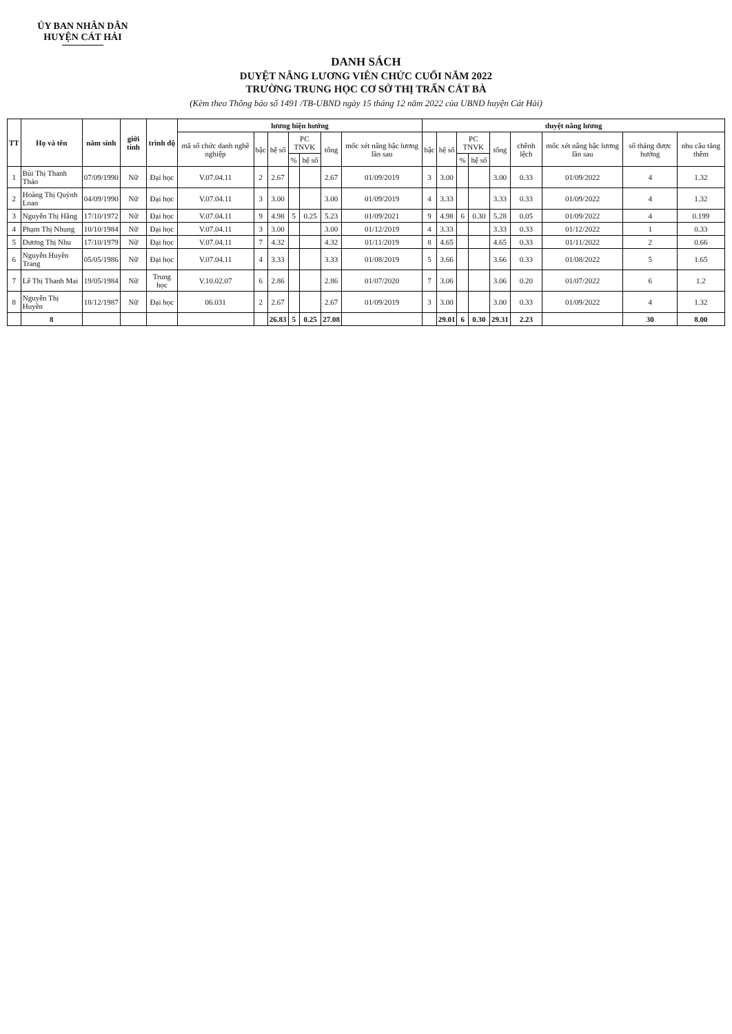ỦY BAN NHÂN DÂN
HUYỆN CÁT HẢI
DANH SÁCH
DUYỆT NÂNG LƯƠNG VIÊN CHỨC CUỐI NĂM 2022
TRƯỜNG TRUNG HỌC CƠ SỞ THỊ TRẤN CÁT BÀ
(Kèm theo Thông báo số 1491 /TB-UBND ngày 15 tháng 12 năm 2022 của UBND huyện Cát Hải)
| TT | Họ và tên | năm sinh | giới tính | trình độ | lương hiện hưởng | | | | | | | duyệt nâng lương | | | | | | | | |
| --- | --- | --- | --- | --- | --- | --- | --- | --- | --- | --- | --- | --- | --- | --- | --- | --- | --- | --- | --- | --- |
| | | | | | mã số chức danh nghề nghiệp | bậc | hệ số | PC TNVK | | tổng | mốc xét nâng bậc lương lần sau | bậc | hệ số | PC TNVK | | tổng | chênh lệch | mốc xét nâng bậc lương lần sau | số tháng được hưởng | nhu cầu tăng thêm |
| | | | | | | | | % | hệ số | | | | | % | hệ số | | | | | |
| 1 | Bùi Thị Thanh Thảo | 07/09/1990 | Nữ | Đại học | V.07.04.11 | 2 | 2.67 | | | 2.67 | 01/09/2019 | 3 | 3.00 | | | 3.00 | 0.33 | 01/09/2022 | 4 | 1.32 |
| 2 | Hoàng Thị Quỳnh Loan | 04/09/1990 | Nữ | Đại học | V.07.04.11 | 3 | 3.00 | | | 3.00 | 01/09/2019 | 4 | 3.33 | | | 3.33 | 0.33 | 01/09/2022 | 4 | 1.32 |
| 3 | Nguyễn Thị Hằng | 17/10/1972 | Nữ | Đại học | V.07.04.11 | 9 | 4.98 | 5 | 0.25 | 5.23 | 01/09/2021 | 9 | 4.98 | 6 | 0.30 | 5.28 | 0.05 | 01/09/2022 | 4 | 0.199 |
| 4 | Phạm Thị Nhung | 10/10/1984 | Nữ | Đại học | V.07.04.11 | 3 | 3.00 | | | 3.00 | 01/12/2019 | 4 | 3.33 | | | 3.33 | 0.33 | 01/12/2022 | 1 | 0.33 |
| 5 | Dương Thị Nhu | 17/10/1979 | Nữ | Đại học | V.07.04.11 | 7 | 4.32 | | | 4.32 | 01/11/2019 | 8 | 4.65 | | | 4.65 | 0.33 | 01/11/2022 | 2 | 0.66 |
| 6 | Nguyễn Huyền Trang | 05/05/1986 | Nữ | Đại học | V.07.04.11 | 4 | 3.33 | | | 3.33 | 01/08/2019 | 5 | 3.66 | | | 3.66 | 0.33 | 01/08/2022 | 5 | 1.65 |
| 7 | Lê Thị Thanh Mai | 19/05/1984 | Nữ | Trung học | V.10.02.07 | 6 | 2.86 | | | 2.86 | 01/07/2020 | 7 | 3.06 | | | 3.06 | 0.20 | 01/07/2022 | 6 | 1.2 |
| 8 | Nguyễn Thị Huyền | 18/12/1987 | Nữ | Đại học | 06.031 | 2 | 2.67 | | | 2.67 | 01/09/2019 | 3 | 3.00 | | | 3.00 | 0.33 | 01/09/2022 | 4 | 1.32 |
| | 8 | | | | | | 26.83 | 5 | 0.25 | 27.08 | | | 29.01 | 6 | 0.30 | 29.31 | 2.23 | | 30 | 8.00 |